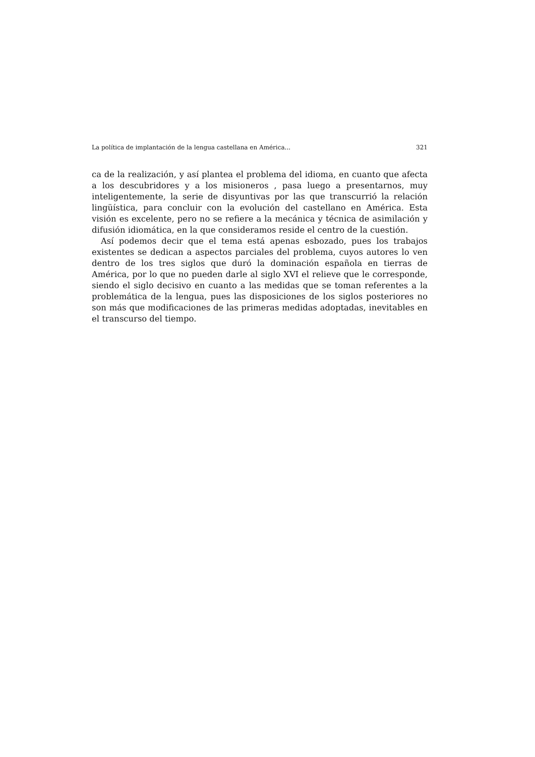La política de implantación de la lengua castellana en América... 321
ca de la realización, y así plantea el problema del idioma, en cuanto que afecta a los descubridores y a los misioneros , pasa luego a presentarnos, muy inteligentemente, la serie de disyuntivas por las que transcurrió la relación lingüística, para concluir con la evolución del castellano en América. Esta visión es excelente, pero no se refiere a la mecánica y técnica de asimilación y difusión idiomática, en la que consideramos reside el centro de la cuestión.
Así podemos decir que el tema está apenas esbozado, pues los trabajos existentes se dedican a aspectos parciales del problema, cuyos autores lo ven dentro de los tres siglos que duró la dominación española en tierras de América, por lo que no pueden darle al siglo XVI el relieve que le corresponde, siendo el siglo decisivo en cuanto a las medidas que se toman referentes a la problemática de la lengua, pues las disposiciones de los siglos posteriores no son más que modificaciones de las primeras medidas adoptadas, inevitables en el transcurso del tiempo.